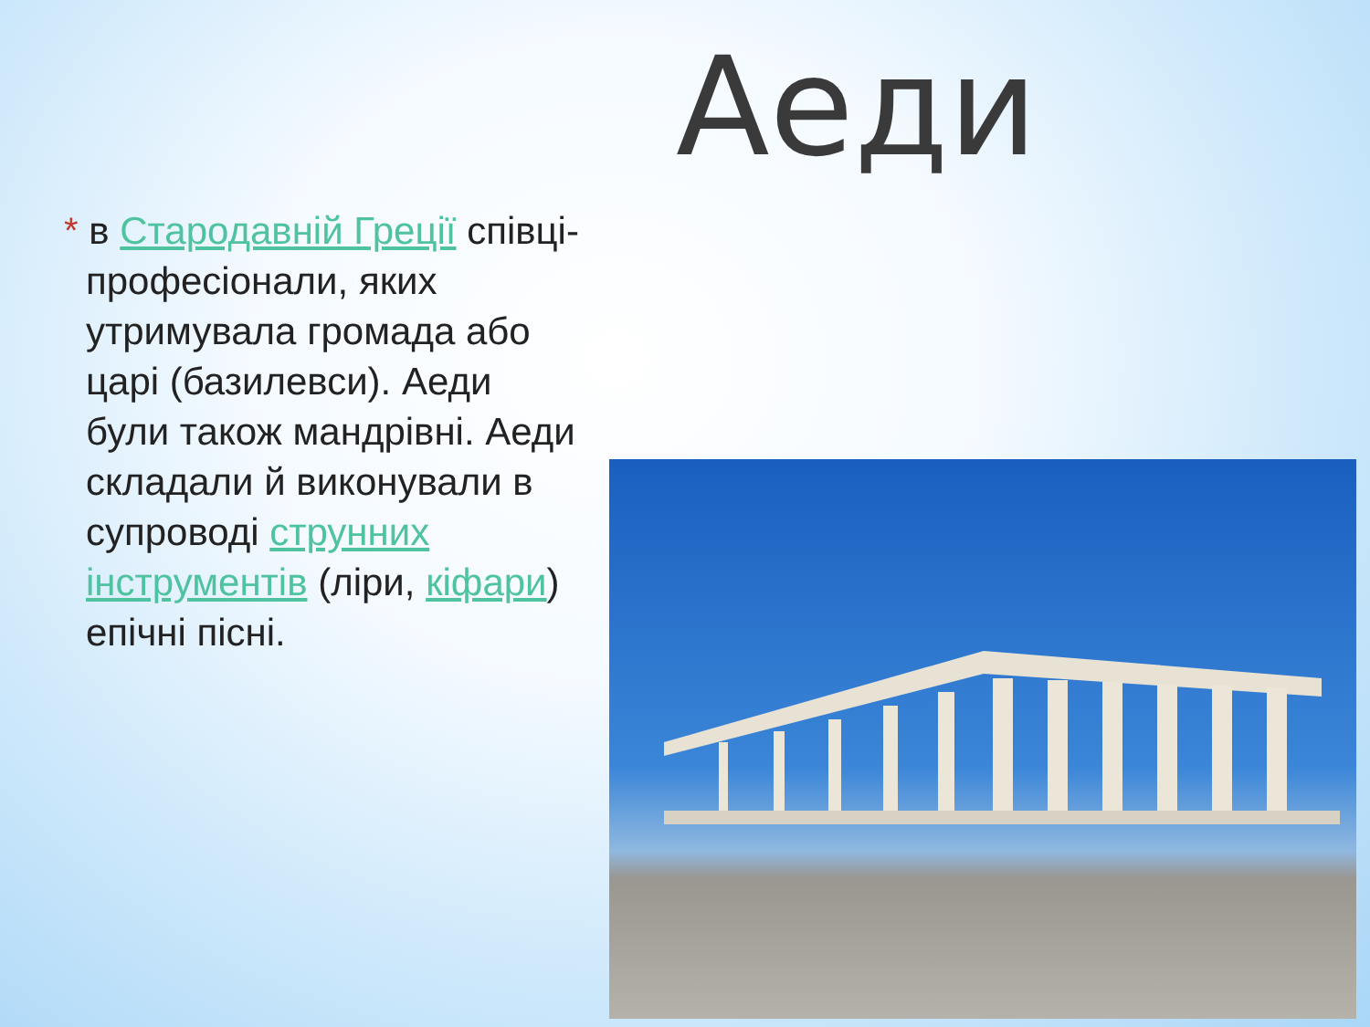Аеди
* в Стародавній Греції співці-професіонали, яких утримувала громада або царі (базилевси). Аеди були також мандрівні. Аеди складали й виконували в супроводі струнних інструментів (ліри, кіфари) епічні пісні.